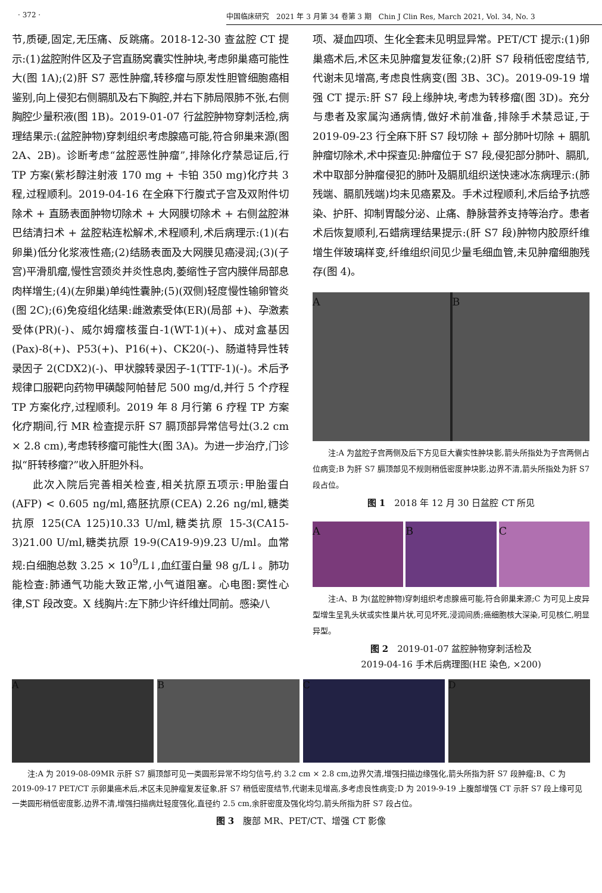· 372 ·
中国临床研究　2021 年 3 月第 34 卷第 3 期　Chin J Clin Res, March 2021, Vol. 34, No. 3
节,质硬,固定,无压痛、反跳痛。2018-12-30 查盆腔 CT 提示:(1)盆腔附件区及子宫直肠窝囊实性肿块,考虑卵巢癌可能性大(图 1A);(2)肝 S7 恶性肿瘤,转移瘤与原发性胆管细胞癌相鉴别,向上侵犯右侧膈肌及右下胸腔,并右下肺局限肺不张,右侧胸腔少量积液(图 1B)。2019-01-07 行盆腔肿物穿刺活检,病理结果示:(盆腔肿物)穿刺组织考虑腺癌可能,符合卵巢来源(图 2A、2B)。诊断考虑“盆腔恶性肿瘤”,排除化疗禁忌证后,行 TP 方案(紫杉醇注射液 170 mg + 卡铂 350 mg)化疗共 3 程,过程顺利。2019-04-16 在全麻下行腹式子宫及双附件切除术 + 直肠表面肿物切除术 + 大网膜切除术 + 右侧盆腔淋巴结清扫术 + 盆腔粘连松解术,术程顺利,术后病理示:(1)(右卵巢)低分化浆液性癌;(2)结肠表面及大网膜见癌浸润;(3)(子宫)平滑肌瘤,慢性宫颈炎并炎性息肉,萎缩性子宫内膜伴局部息肉样增生;(4)(左卵巢)单纯性囊肿;(5)(双侧)轻度慢性输卵管炎(图 2C);(6)免疫组化结果:雌激素受体(ER)(局部 +)、孕激素受体(PR)(-)、威尔姆瘤核蛋白-1(WT-1)(+)、成对盒基因(Pax)-8(+)、P53(+)、P16(+)、CK20(-)、肠道特异性转录因子 2(CDX2)(-)、甲状腺转录因子-1(TTF-1)(-)。术后予规律口服靶向药物甲磺酸阿帕替尼 500 mg/d,并行 5 个疗程 TP 方案化疗,过程顺利。2019 年 8 月行第 6 疗程 TP 方案化疗期间,行 MR 检查提示肝 S7 膈顶部异常信号灶(3.2 cm × 2.8 cm),考虑转移瘤可能性大(图 3A)。为进一步治疗,门诊拟“肝转移瘤?”收入肝胆外科。
此次入院后完善相关检查,相关抗原五项示:甲胎蛋白(AFP) < 0.605 ng/ml,癌胚抗原(CEA) 2.26 ng/ml,糖类抗原 125(CA 125)10.33 U/ml,糖类抗原 15-3(CA15-3)21.00 U/ml,糖类抗原 19-9(CA19-9)9.23 U/ml。血常规:白细胞总数 3.25 × 10<sup>9</sup>/L↓,血红蛋白量 98 g/L↓。肺功能检查:肺通气功能大致正常,小气道阻塞。心电图:窦性心律,ST 段改变。X 线胸片:左下肺少许纤维灶同前。感染八
项、凝血四项、生化全套未见明显异常。PET/CT 提示:(1)卵巢癌术后,术区未见肿瘤复发征象;(2)肝 S7 段稍低密度结节,代谢未见增高,考虑良性病变(图 3B、3C)。2019-09-19 增强 CT 提示:肝 S7 段上缘肿块,考虑为转移瘤(图 3D)。充分与患者及家属沟通病情,做好术前准备,排除手术禁忌证,于 2019-09-23 行全麻下肝 S7 段切除 + 部分肺叶切除 + 膈肌肿瘤切除术,术中探查见:肿瘤位于 S7 段,侵犯部分肺叶、膈肌,术中取部分肿瘤侵犯的肺叶及膈肌组织送快速冰冻病理示:(肺残端、膈肌残端)均未见癌累及。手术过程顺利,术后给予抗感染、护肝、抑制胃酸分泌、止痛、静脉营养支持等治疗。患者术后恢复顺利,石蜡病理结果提示:(肝 S7 段)肿物内胶原纤维增生伴玻璃样变,纤维组织间见少量毛细血管,未见肿瘤细胞残存(图 4)。
A B
注:A 为盆腔子宫两侧及后下方见巨大囊实性肿块影,箭头所指处为子宫两侧占位病变;B 为肝 S7 膈顶部见不规则稍低密度肿块影,边界不清,箭头所指处为肝 S7 段占位。
图 1　2018 年 12 月 30 日盆腔 CT 所见
A B C
注:A、B 为(盆腔肿物)穿刺组织考虑腺癌可能,符合卵巢来源;C 为可见上皮异型增生呈乳头状或实性巢片状,可见坏死,浸润间质;癌细胞核大深染,可见核仁,明显异型。
图 2　2019-01-07 盆腔肿物穿刺活检及
2019-04-16 手术后病理图(HE 染色, ×200)
A B C D
注:A 为 2019-08-09MR 示肝 S7 膈顶部可见一类圆形异常不均匀信号,约 3.2 cm × 2.8 cm,边界欠清,增强扫描边缘强化,箭头所指为肝 S7 段肿瘤;B、C 为 2019-09-17 PET/CT 示卵巢癌术后,术区未见肿瘤复发征象,肝 S7 稍低密度结节,代谢未见增高,多考虑良性病变;D 为 2019-9-19 上腹部增强 CT 示肝 S7 段上缘可见一类圆形稍低密度影,边界不清,增强扫描病灶轻度强化,直径约 2.5 cm,余肝密度及强化均匀,箭头所指为肝 S7 段占位。
图 3　腹部 MR、PET/CT、增强 CT 影像